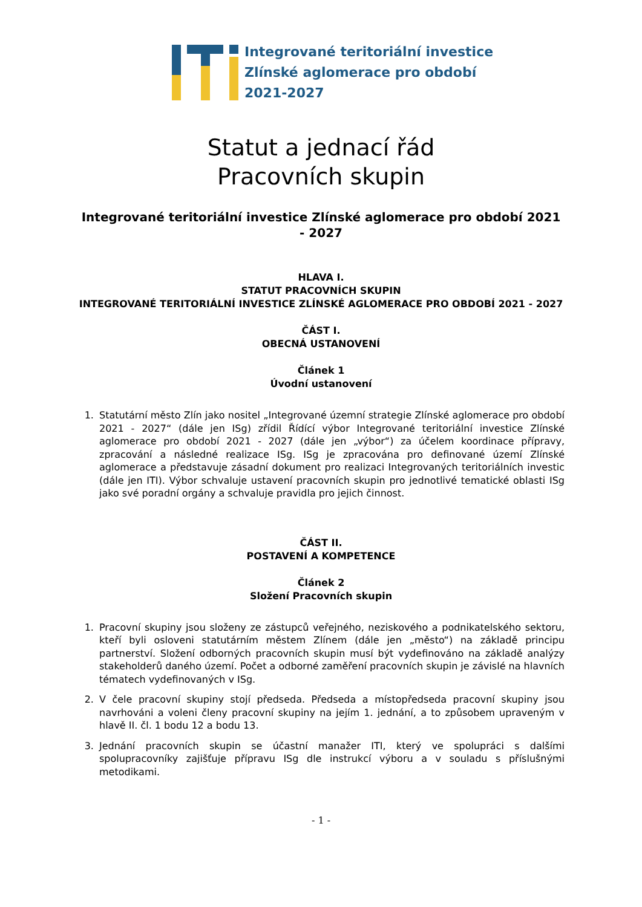Integrované teritoriální investice
Zlínské aglomerace pro období
2021-2027
Statut a jednací řád
Pracovních skupin
Integrované teritoriální investice Zlínské aglomerace pro období 2021 - 2027
HLAVA I.
STATUT PRACOVNÍCH SKUPIN
INTEGROVANÉ TERITORIÁLNÍ INVESTICE ZLÍNSKÉ AGLOMERACE PRO OBDOBÍ 2021 - 2027
ČÁST I.
OBECNÁ USTANOVENÍ
Článek 1
Úvodní ustanovení
1. Statutární město Zlín jako nositel „Integrované územní strategie Zlínské aglomerace pro období 2021 - 2027“ (dále jen ISg) zřídil Řídící výbor Integrované teritoriální investice Zlínské aglomerace pro období 2021 - 2027 (dále jen „výbor“) za účelem koordinace přípravy, zpracování a následné realizace ISg. ISg je zpracována pro definované území Zlínské aglomerace a představuje zásadní dokument pro realizaci Integrovaných teritoriálních investic (dále jen ITI). Výbor schvaluje ustavení pracovních skupin pro jednotlivé tematické oblasti ISg jako své poradní orgány a schvaluje pravidla pro jejich činnost.
ČÁST II.
POSTAVENÍ A KOMPETENCE
Článek 2
Složení Pracovních skupin
1. Pracovní skupiny jsou složeny ze zástupců veřejného, neziskového a podnikatelského sektoru, kteří byli osloveni statutárním městem Zlínem (dále jen „město“) na základě principu partnerství. Složení odborných pracovních skupin musí být vydefinováno na základě analýzy stakeholderů daného území. Počet a odborné zaměření pracovních skupin je závislé na hlavních tématech vydefinovaných v ISg.
2. V čele pracovní skupiny stojí předseda. Předseda a místopředseda pracovní skupiny jsou navrhováni a voleni členy pracovní skupiny na jejím 1. jednání, a to způsobem upraveným v hlavě II. čl. 1 bodu 12 a bodu 13.
3. Jednání pracovních skupin se účastní manažer ITI, který ve spolupráci s dalšími spolupracovníky zajišťuje přípravu ISg dle instrukcí výboru a v souladu s příslušnými metodikami.
- 1 -